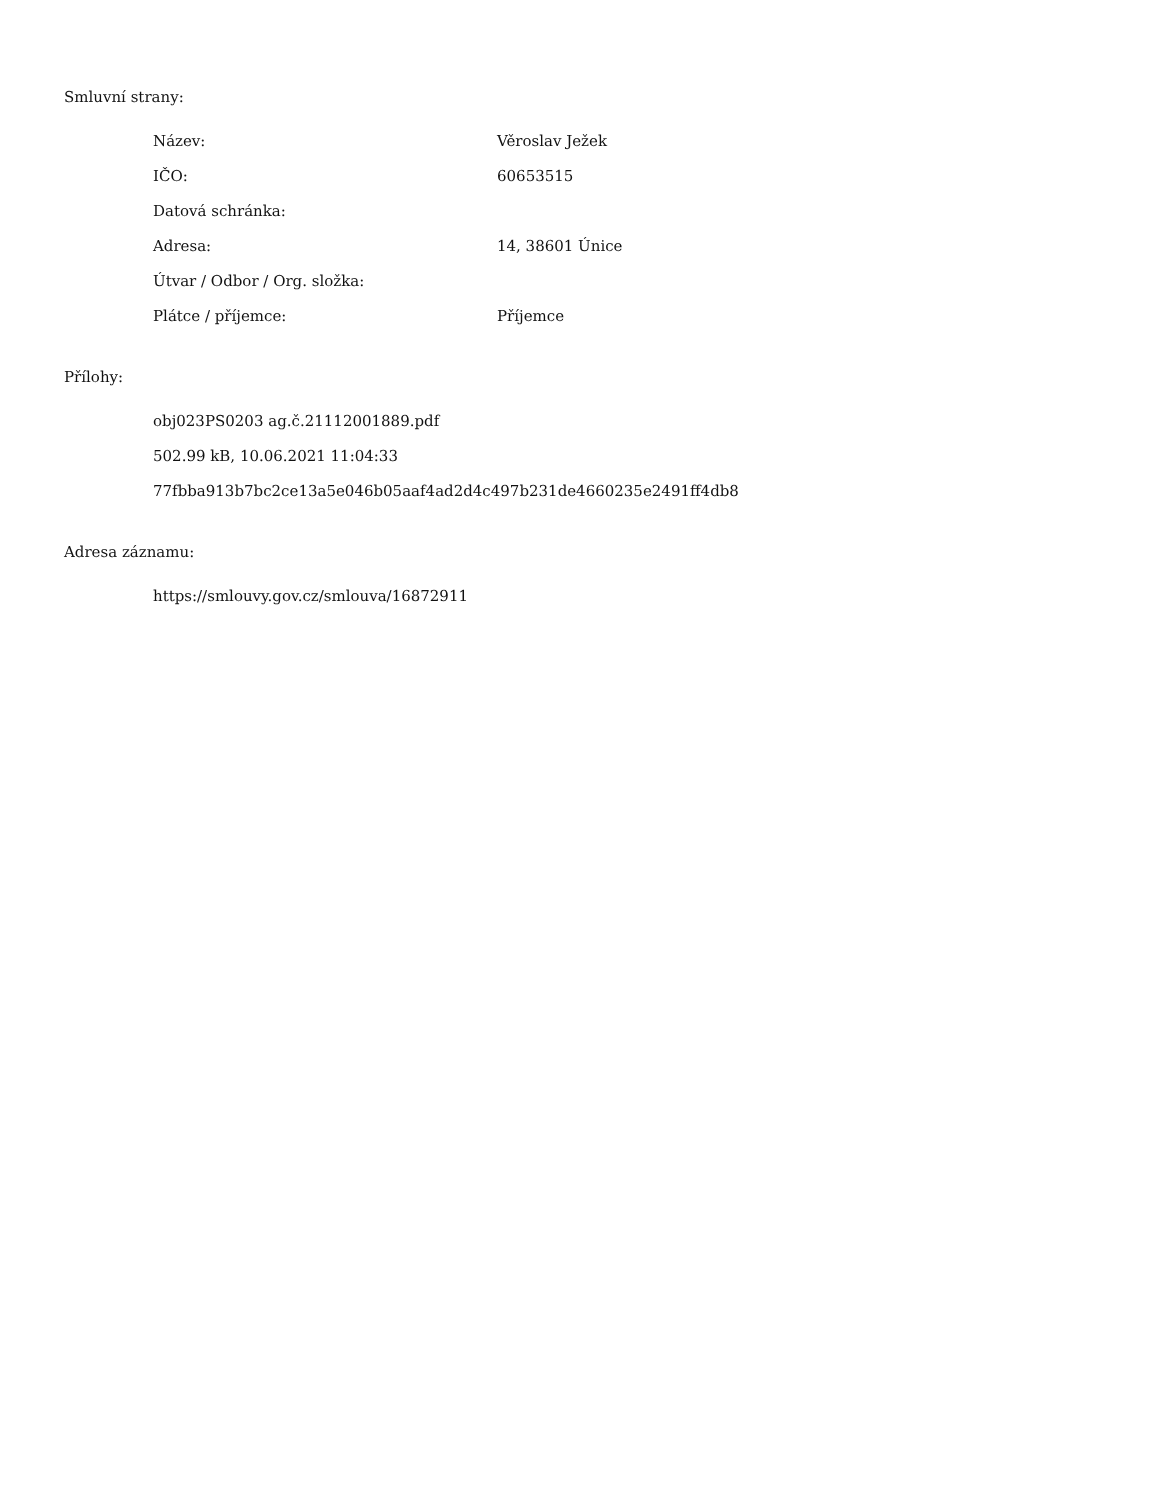Smluvní strany:
| Název: | Věroslav Ježek |
| IČO: | 60653515 |
| Datová schránka: | |
| Adresa: | 14, 38601 Únice |
| Útvar / Odbor / Org. složka: | |
| Plátce / příjemce: | Příjemce |
Přílohy:
obj023PS0203 ag.č.21112001889.pdf
502.99 kB, 10.06.2021 11:04:33
77fbba913b7bc2ce13a5e046b05aaf4ad2d4c497b231de4660235e2491ff4db8
Adresa záznamu:
https://smlouvy.gov.cz/smlouva/16872911